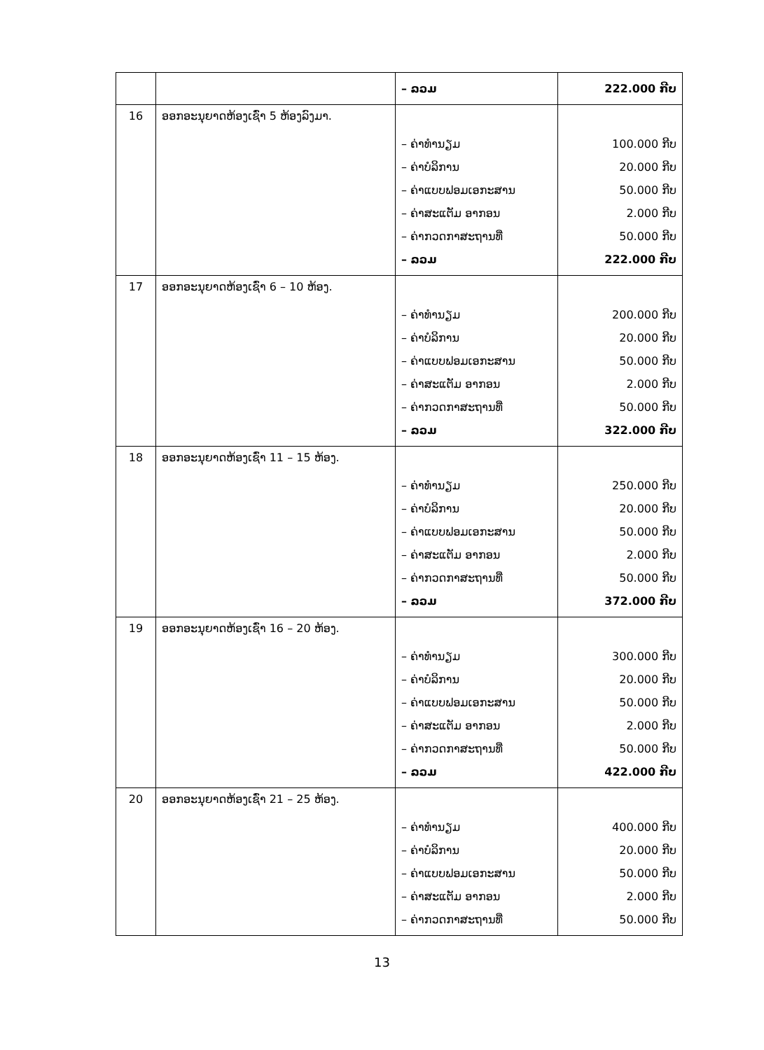| | | – ລວມ | 222.000 ກີບ |
| 16 | ອອກອະນຸຍາດຫ້ອງເຊົ່າ 5 ຫ້ອງລົງມາ. | – ຄ່າທຳນຽມ – ຄ່າບໍລິການ – ຄ່າແບບຟອມເອກະສານ – ຄ່າສະແຕັມ ອາກອນ – ຄ່າກວດກາສະຖານທີ່ – ລວມ | 100.000 ກີບ 20.000 ກີບ 50.000 ກີບ 2.000 ກີບ 50.000 ກີບ 222.000 ກີບ |
| 17 | ອອກອະນຸຍາດຫ້ອງເຊົ່າ 6 – 10 ຫ້ອງ. | – ຄ່າທຳນຽມ – ຄ່າບໍລິການ – ຄ່າແບບຟອມເອກະສານ – ຄ່າສະແຕັມ ອາກອນ – ຄ່າກວດກາສະຖານທີ່ – ລວມ | 200.000 ກີບ 20.000 ກີບ 50.000 ກີບ 2.000 ກີບ 50.000 ກີບ 322.000 ກີບ |
| 18 | ອອກອະນຸຍາດຫ້ອງເຊົ່າ 11 – 15 ຫ້ອງ. | – ຄ່າທຳນຽມ – ຄ່າບໍລິການ – ຄ່າແບບຟອມເອກະສານ – ຄ່າສະແຕັມ ອາກອນ – ຄ່າກວດກາສະຖານທີ່ – ລວມ | 250.000 ກີບ 20.000 ກີບ 50.000 ກີບ 2.000 ກີບ 50.000 ກີບ 372.000 ກີບ |
| 19 | ອອກອະນຸຍາດຫ້ອງເຊົ່າ 16 – 20 ຫ້ອງ. | – ຄ່າທຳນຽມ – ຄ່າບໍລິການ – ຄ່າແບບຟອມເອກະສານ – ຄ່າສະແຕັມ ອາກອນ – ຄ່າກວດກາສະຖານທີ່ – ລວມ | 300.000 ກີບ 20.000 ກີບ 50.000 ກີບ 2.000 ກີບ 50.000 ກີບ 422.000 ກີບ |
| 20 | ອອກອະນຸຍາດຫ້ອງເຊົ່າ 21 – 25 ຫ້ອງ. | – ຄ່າທຳນຽມ – ຄ່າບໍລິການ – ຄ່າແບບຟອມເອກະສານ – ຄ່າສະແຕັມ ອາກອນ – ຄ່າກວດກາສະຖານທີ່ | 400.000 ກີບ 20.000 ກີບ 50.000 ກີບ 2.000 ກີບ 50.000 ກີບ |
13